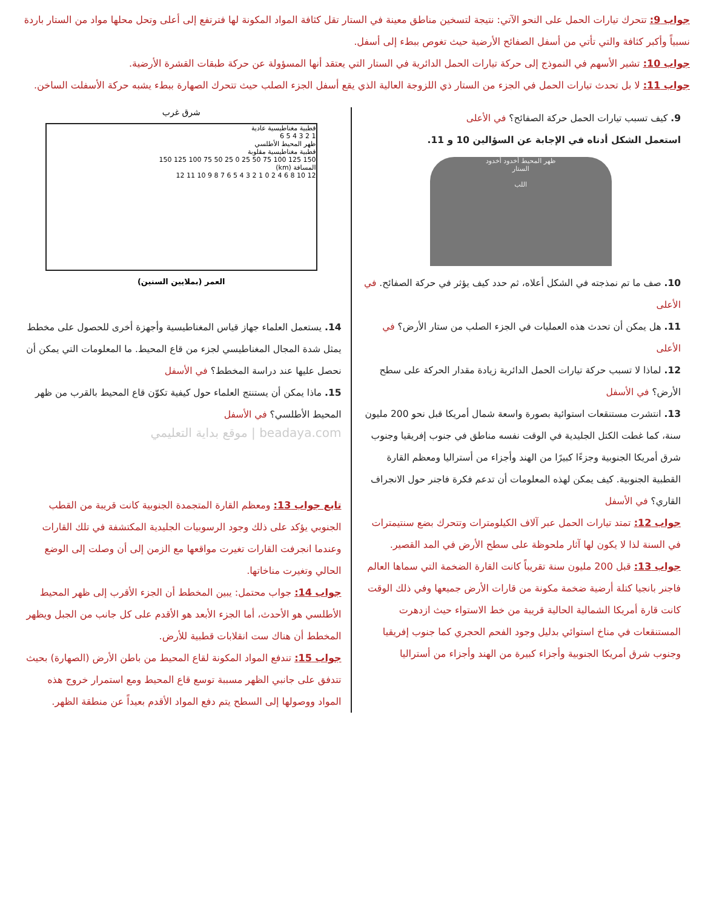جواب 9: تتحرك تيارات الحمل على النحو الآتي: نتيجة لتسخين مناطق معينة في الستار تقل كثافة المواد المكونة لها فترتفع إلى أعلى وتحل محلها مواد من الستار باردة نسبياً وأكبر كثافة والتي تأتي من أسفل الصفائح الأرضية حيث تغوص ببطء إلى أسفل.
جواب 10: تشير الأسهم في النموذج إلى حركة تيارات الحمل الدائرية في الستار التي يعتقد أنها المسؤولة عن حركة طبقات القشرة الأرضية.
جواب 11: لا بل تحدث تيارات الحمل في الجزء من الستار ذي اللزوجة العالية الذي يقع أسفل الجزء الصلب حيث تتحرك الصهارة ببطء يشبه حركة الأسفلت الساخن.
9. كيف تسبب تيارات الحمل حركة الصفائح؟ في الأعلى
استعمل الشكل أدناه في الإجابة عن السؤالين 10 و 11.
ظهر المحيط أخدود أخدود
الستار
اللب
10. صف ما تم نمذجته في الشكل أعلاه، ثم حدد كيف يؤثر في حركة الصفائح. في الأعلى
11. هل يمكن أن تحدث هذه العمليات في الجزء الصلب من ستار الأرض؟ في الأعلى
12. لماذا لا تسبب حركة تيارات الحمل الدائرية زيادة مقدار الحركة على سطح الأرض؟ في الأسفل
13. انتشرت مستنقعات استوائية بصورة واسعة شمال أمريكا قبل نحو 200 مليون سنة، كما غطت الكتل الجليدية في الوقت نفسه مناطق في جنوب إفريقيا وجنوب شرق أمريكا الجنوبية وجزءًا كبيرًا من الهند وأجزاء من أستراليا ومعظم القارة القطبية الجنوبية. كيف يمكن لهذه المعلومات أن تدعم فكرة فاجنر حول الانجراف القاري؟ في الأسفل
جواب 12: تمتد تيارات الحمل عبر آلاف الكيلومترات وتتحرك بضع سنتيمترات في السنة لذا لا يكون لها آثار ملحوظة على سطح الأرض في المد القصير.
جواب 13: قبل 200 مليون سنة تقريباً كانت القارة الضخمة التي سماها العالم فاجنر بانجيا كتلة أرضية ضخمة مكونة من قارات الأرض جميعها وفي ذلك الوقت كانت قارة أمريكا الشمالية الحالية قريبة من خط الاستواء حيث ازدهرت المستنقعات في مناخ استوائي بدليل وجود الفحم الحجري كما جنوب إفريقيا وجنوب شرق أمريكا الجنوبية وأجزاء كبيرة من الهند وأجزاء من أستراليا
شرق غرب
قطبية مغناطيسية عادية
1 2 3 4 5 6
ظهر المحيط الأطلسي
قطبية مغناطيسية مقلوبة
150 125 100 75 50 25 0 25 50 75 100 125 150
المسافة (km)
12 10 8 6 4 2 0 1 2 3 4 5 6 7 8 9 10 11 12
العمر (بملايين السنين)
14. يستعمل العلماء جهاز قياس المغناطيسية وأجهزة أخرى للحصول على مخطط يمثل شدة المجال المغناطيسي لجزء من قاع المحيط. ما المعلومات التي يمكن أن نحصل عليها عند دراسة المخطط؟ في الأسفل
15. ماذا يمكن أن يستنتج العلماء حول كيفية تكوّن قاع المحيط بالقرب من ظهر المحيط الأطلسي؟ في الأسفل
beadaya.com | موقع بداية التعليمي
تابع جواب 13: ومعظم القارة المتجمدة الجنوبية كانت قريبة من القطب الجنوبي يؤكد على ذلك وجود الرسوبيات الجليدية المكتشفة في تلك القارات وعندما انجرفت القارات تغيرت مواقعها مع الزمن إلى أن وصلت إلى الوضع الحالي وتغيرت مناخاتها.
جواب 14: جواب محتمل: يبين المخطط أن الجزء الأقرب إلى ظهر المحيط الأطلسي هو الأحدث، أما الجزء الأبعد هو الأقدم على كل جانب من الجبل ويظهر المخطط أن هناك ست انقلابات قطبية للأرض.
جواب 15: تندفع المواد المكونة لقاع المحيط من باطن الأرض (الصهارة) بحيث تتدفق على جانبي الظهر مسببة توسع قاع المحيط ومع استمرار خروج هذه المواد ووصولها إلى السطح يتم دفع المواد الأقدم بعيداً عن منطقة الظهر.